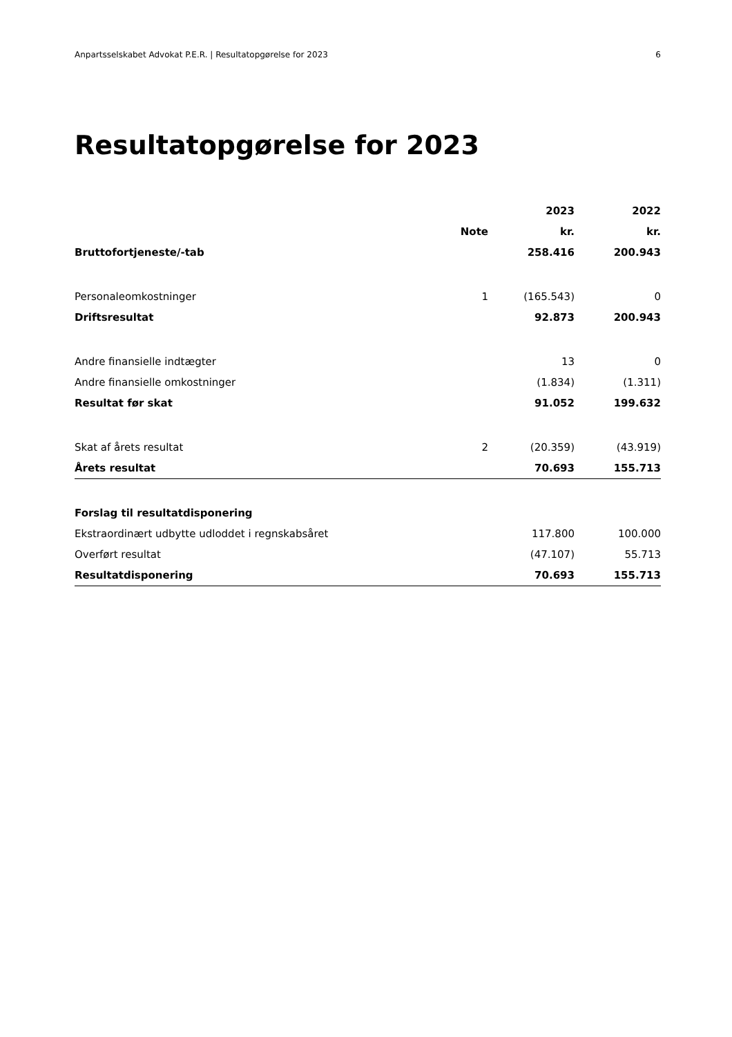Anpartsselskabet Advokat P.E.R. | Resultatopgørelse for 2023 6
Resultatopgørelse for 2023
| | | 2023 | 2022 |
| --- | --- | --- | --- |
| | Note | kr. | kr. |
| Bruttofortjeneste/-tab | | 258.416 | 200.943 |
| Personaleomkostninger | 1 | (165.543) | 0 |
| Driftsresultat | | 92.873 | 200.943 |
| Andre finansielle indtægter | | 13 | 0 |
| Andre finansielle omkostninger | | (1.834) | (1.311) |
| Resultat før skat | | 91.052 | 199.632 |
| Skat af årets resultat | 2 | (20.359) | (43.919) |
| Årets resultat | | 70.693 | 155.713 |
| Forslag til resultatdisponering | | | |
| Ekstraordinært udbytte udloddet i regnskabsåret | | 117.800 | 100.000 |
| Overført resultat | | (47.107) | 55.713 |
| Resultatdisponering | | 70.693 | 155.713 |